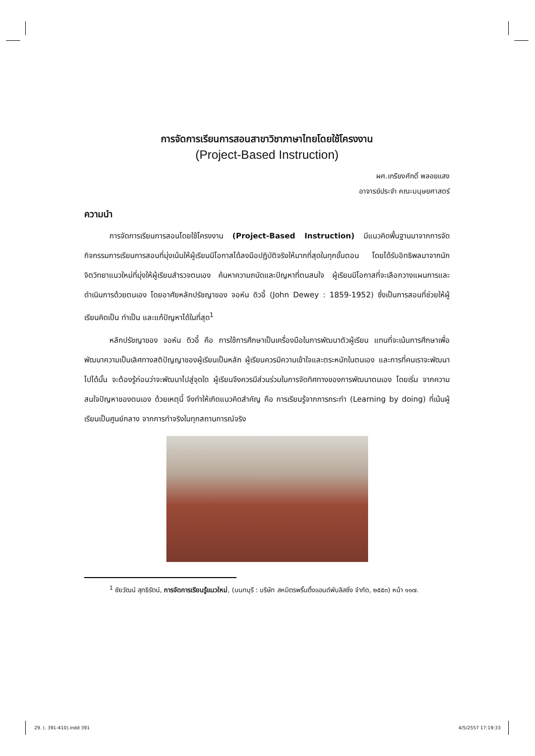การจัดการเรียนการสอนสาขาวิชาภาษาไทยโดยใช้โครงงาน
(Project-Based Instruction)
ผศ.เกรียงศักดิ์ พลอยแสง
อาจารย์ประจำ คณะมนุษยศาสตร์
ความนำ
การจัดการเรียนการสอนโดยใช้โครงงาน (Project-Based Instruction) มีแนวคิดพื้นฐานมาจากการจัดกิจกรรมการเรียนการสอนที่มุ่งเน้นให้ผู้เรียนมีโอกาสได้ลงมือปฏิบัติจริงให้มากที่สุดในทุกขั้นตอน โดยได้รับอิทธิพลมาจากนักจิตวิทยาแนวใหม่ที่มุ่งให้ผู้เรียนสำรวจตนเอง ค้นหาความถนัดและปัญหาที่ตนสนใจ ผู้เรียนมีโอกาสที่จะเลือกวางแผนการและดำเนินการด้วยตนเอง โดยอาศัยหลักปรัชญาของ จอห์น ดิวอี้ (John Dewey : 1859-1952) ซึ่งเป็นการสอนที่ช่วยให้ผู้เรียนคิดเป็น ทำเป็น และแก้ปัญหาได้ในที่สุด<sup>1</sup>
หลักปรัชญาของ จอห์น ดิวอี้ คือ การใช้การศึกษาเป็นเครื่องมือในการพัฒนาตัวผู้เรียน แทนที่จะเน้นการศึกษาเพื่อพัฒนาความเป็นเลิศทางสติปัญญาของผู้เรียนเป็นหลัก ผู้เรียนควรมีความเข้าใจและตระหนักในตนเอง และการที่คนเราจะพัฒนาไปได้นั้น จะต้องรู้ก่อนว่าจะพัฒนาไปสู่จุดใด ผู้เรียนจึงควรมีส่วนร่วมในการจัดทิศทางของการพัฒนาตนเอง โดยเริ่ม จากความสนใจปัญหาของตนเอง ด้วยเหตุนี้ จึงทำให้เกิดแนวคิดสำคัญ คือ การเรียนรู้จากการกระทำ (Learning by doing) ที่เน้นผู้เรียนเป็นศูนย์กลาง จากการทำจริงในทุกสถานการณ์จริง
<sup>1</sup> ชัยวัฒน์ สุทธิรัตน์, การจัดการเรียนรู้แนวใหม่, (นนทบุรี : บริษัท สหมิตรพริ้นติ้งแอนด์พับลิสซิ่ง จำกัด, ๒๕๕๓) หน้า ๑๑๗.
29. (. 391-410).indd 391 4/5/2557 17:19:33